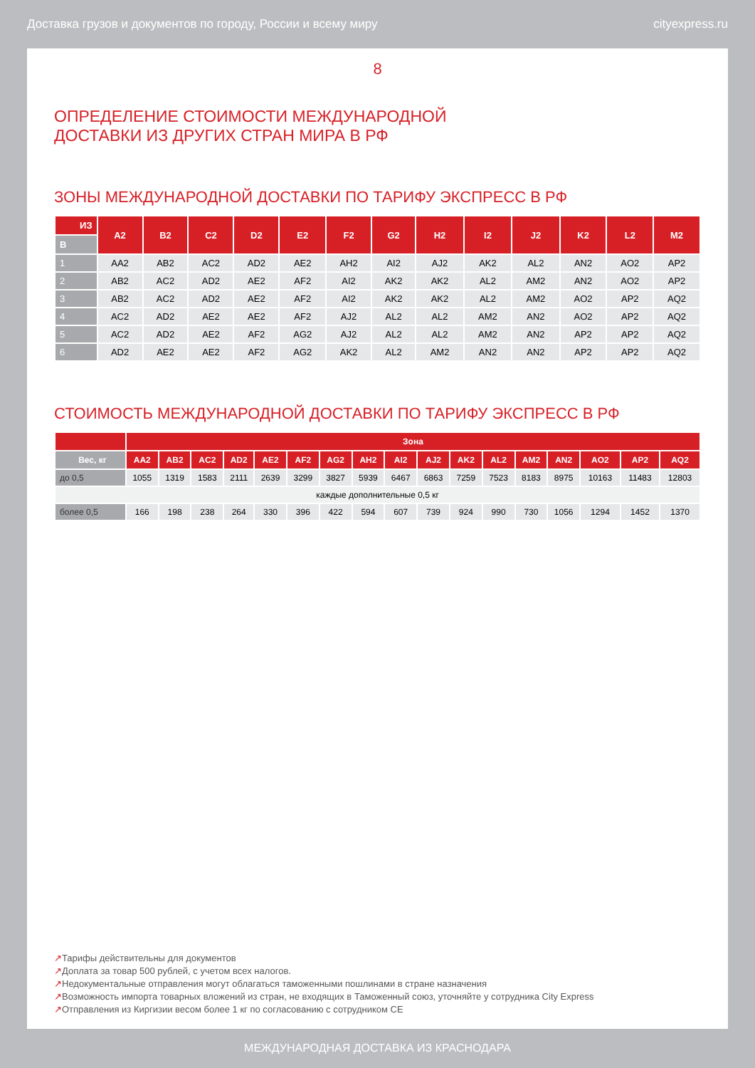Доставка грузов и документов по городу, России и всему миру cityexpress.ru
8
ОПРЕДЕЛЕНИЕ СТОИМОСТИ МЕЖДУНАРОДНОЙ
ДОСТАВКИ ИЗ ДРУГИХ СТРАН МИРА В РФ
ЗОНЫ МЕЖДУНАРОДНОЙ ДОСТАВКИ ПО ТАРИФУ ЭКСПРЕСС В РФ
| ИЗ | A2 | B2 | C2 | D2 | E2 | F2 | G2 | H2 | I2 | J2 | K2 | L2 | M2 |
| --- | --- | --- | --- | --- | --- | --- | --- | --- | --- | --- | --- | --- | --- |
| В | | | | | | | | | | | | | |
| 1 | AA2 | AB2 | AC2 | AD2 | AE2 | AH2 | AI2 | AJ2 | AK2 | AL2 | AN2 | AO2 | AP2 |
| 2 | AB2 | AC2 | AD2 | AE2 | AF2 | AI2 | AK2 | AK2 | AL2 | AM2 | AN2 | AO2 | AP2 |
| 3 | AB2 | AC2 | AD2 | AE2 | AF2 | AI2 | AK2 | AK2 | AL2 | AM2 | AO2 | AP2 | AQ2 |
| 4 | AC2 | AD2 | AE2 | AE2 | AF2 | AJ2 | AL2 | AL2 | AM2 | AN2 | AO2 | AP2 | AQ2 |
| 5 | AC2 | AD2 | AE2 | AF2 | AG2 | AJ2 | AL2 | AL2 | AM2 | AN2 | AP2 | AP2 | AQ2 |
| 6 | AD2 | AE2 | AE2 | AF2 | AG2 | AK2 | AL2 | AM2 | AN2 | AN2 | AP2 | AP2 | AQ2 |
СТОИМОСТЬ МЕЖДУНАРОДНОЙ ДОСТАВКИ ПО ТАРИФУ ЭКСПРЕСС В РФ
| | Зона | | | | | | | | | | | | | | | | |
| --- | --- | --- | --- | --- | --- | --- | --- | --- | --- | --- | --- | --- | --- | --- | --- | --- | --- |
| Вес, кг | AA2 | AB2 | AC2 | AD2 | AE2 | AF2 | AG2 | AH2 | AI2 | AJ2 | AK2 | AL2 | AM2 | AN2 | AO2 | AP2 | AQ2 |
| до 0,5 | 1055 | 1319 | 1583 | 2111 | 2639 | 3299 | 3827 | 5939 | 6467 | 6863 | 7259 | 7523 | 8183 | 8975 | 10163 | 11483 | 12803 |
| каждые дополнительные 0,5 кг | | | | | | | | | | | | | | | | | |
| более 0,5 | 166 | 198 | 238 | 264 | 330 | 396 | 422 | 594 | 607 | 739 | 924 | 990 | 730 | 1056 | 1294 | 1452 | 1370 |
↗Тарифы действительны для документов
↗Доплата за товар 500 рублей, с учетом всех налогов.
↗Недокументальные отправления могут облагаться таможенными пошлинами в стране назначения
↗Возможность импорта товарных вложений из стран, не входящих в Таможенный союз, уточняйте у сотрудника City Express
↗Отправления из Киргизии весом более 1 кг по согласованию с сотрудником CE
МЕЖДУНАРОДНАЯ ДОСТАВКА ИЗ КРАСНОДАРА